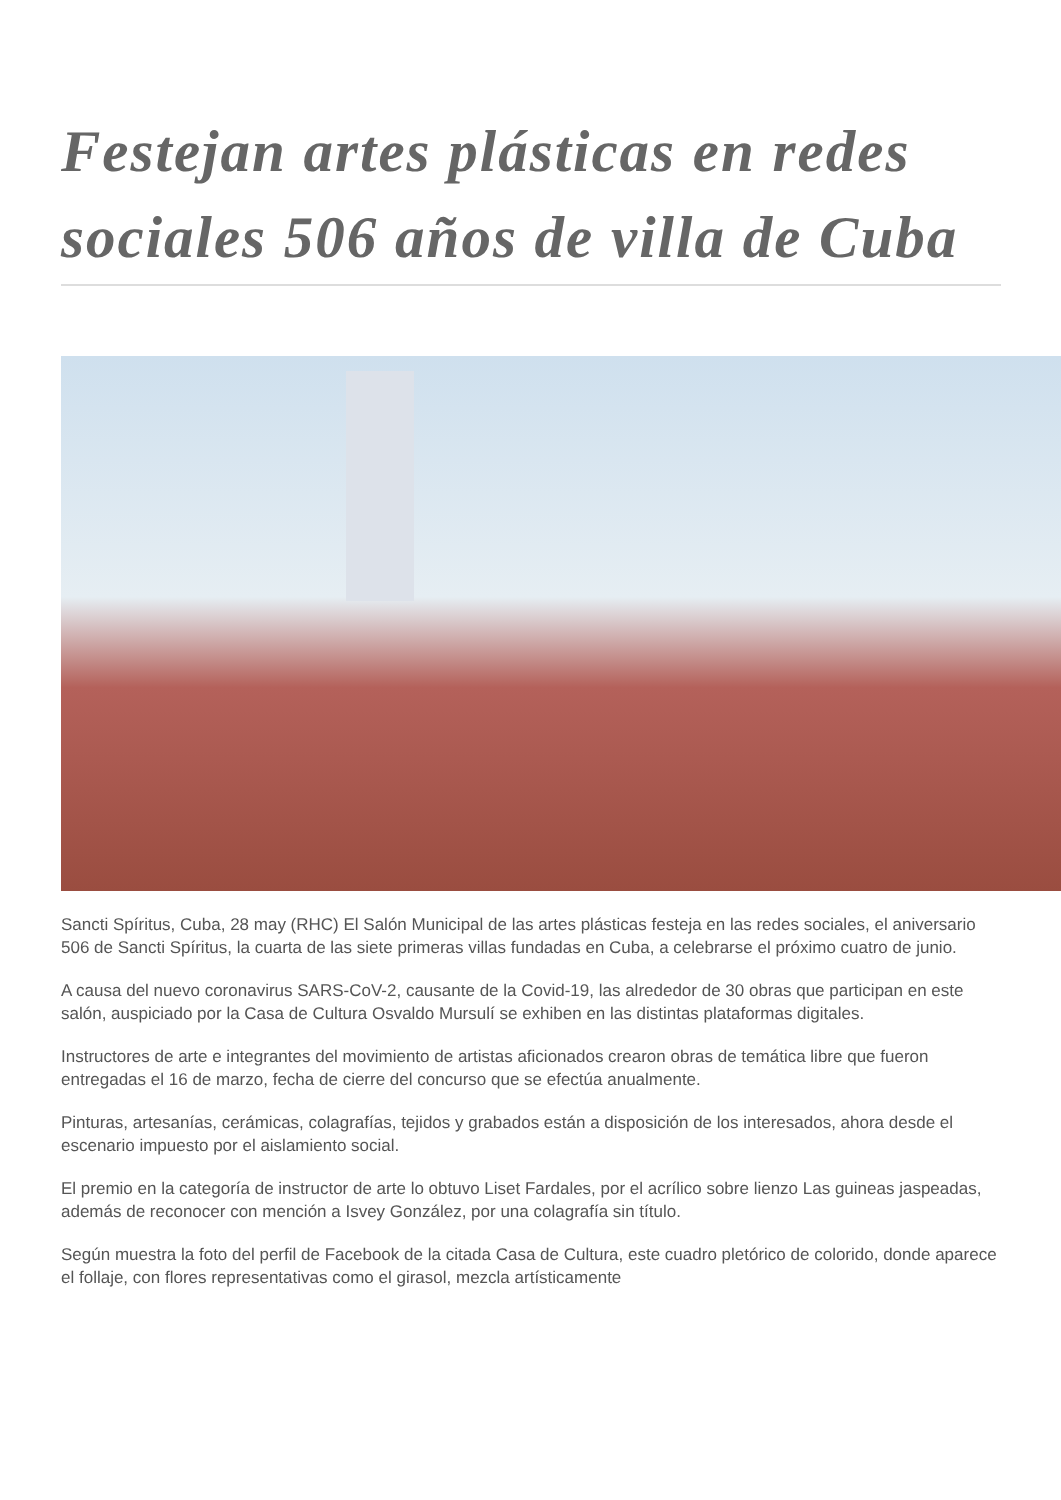Festejan artes plásticas en redes sociales 506 años de villa de Cuba
Sancti Spíritus, Cuba, 28 may (RHC) El Salón Municipal de las artes plásticas festeja en las redes sociales, el aniversario 506 de Sancti Spíritus, la cuarta de las siete primeras villas fundadas en Cuba, a celebrarse el próximo cuatro de junio.
A causa del nuevo coronavirus SARS-CoV-2, causante de la Covid-19, las alrededor de 30 obras que participan en este salón, auspiciado por la Casa de Cultura Osvaldo Mursulí se exhiben en las distintas plataformas digitales.
Instructores de arte e integrantes del movimiento de artistas aficionados crearon obras de temática libre que fueron entregadas el 16 de marzo, fecha de cierre del concurso que se efectúa anualmente.
Pinturas, artesanías, cerámicas, colagrafías, tejidos y grabados están a disposición de los interesados, ahora desde el escenario impuesto por el aislamiento social.
El premio en la categoría de instructor de arte lo obtuvo Liset Fardales, por el acrílico sobre lienzo Las guineas jaspeadas, además de reconocer con mención a Isvey González, por una colagrafía sin título.
Según muestra la foto del perfil de Facebook de la citada Casa de Cultura, este cuadro pletórico de colorido, donde aparece el follaje, con flores representativas como el girasol, mezcla artísticamente